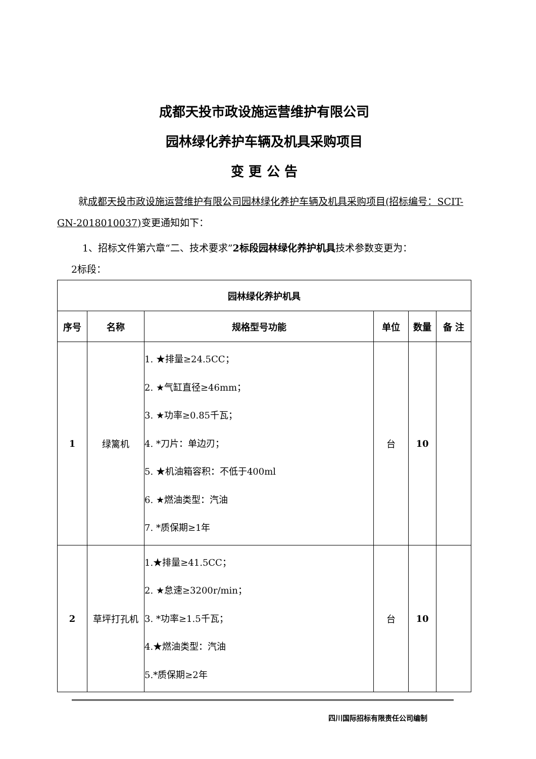成都天投市政设施运营维护有限公司
园林绿化养护车辆及机具采购项目
变 更 公 告
就成都天投市政设施运营维护有限公司园林绿化养护车辆及机具采购项目(招标编号：SCIT-GN-2018010037) 变更通知如下：
1、招标文件第六章“二、技术要求”2标段园林绿化养护机具技术参数变更为：
2标段：
| 园林绿化养护机具 | | | | | |
| --- | --- | --- | --- | --- | --- |
| 序号 | 名称 | 规格型号功能 | 单位 | 数量 | 备 注 |
| 1 | 绿篱机 | 1. ★排量≥24.5CC； 2. ★气缸直径≥46mm； 3. ★功率≥0.85千瓦； 4. *刀片：单边刃； 5. ★机油箱容积：不低于400ml 6. ★燃油类型：汽油 7. *质保期≥1年 | 台 | 10 | |
| 2 | 草坪打孔机 | 1.★排量≥41.5CC； 2. ★怠速≥3200r/min； 3. *功率≥1.5千瓦； 4.★燃油类型：汽油 5.*质保期≥2年 | 台 | 10 | |
四川国际招标有限责任公司编制